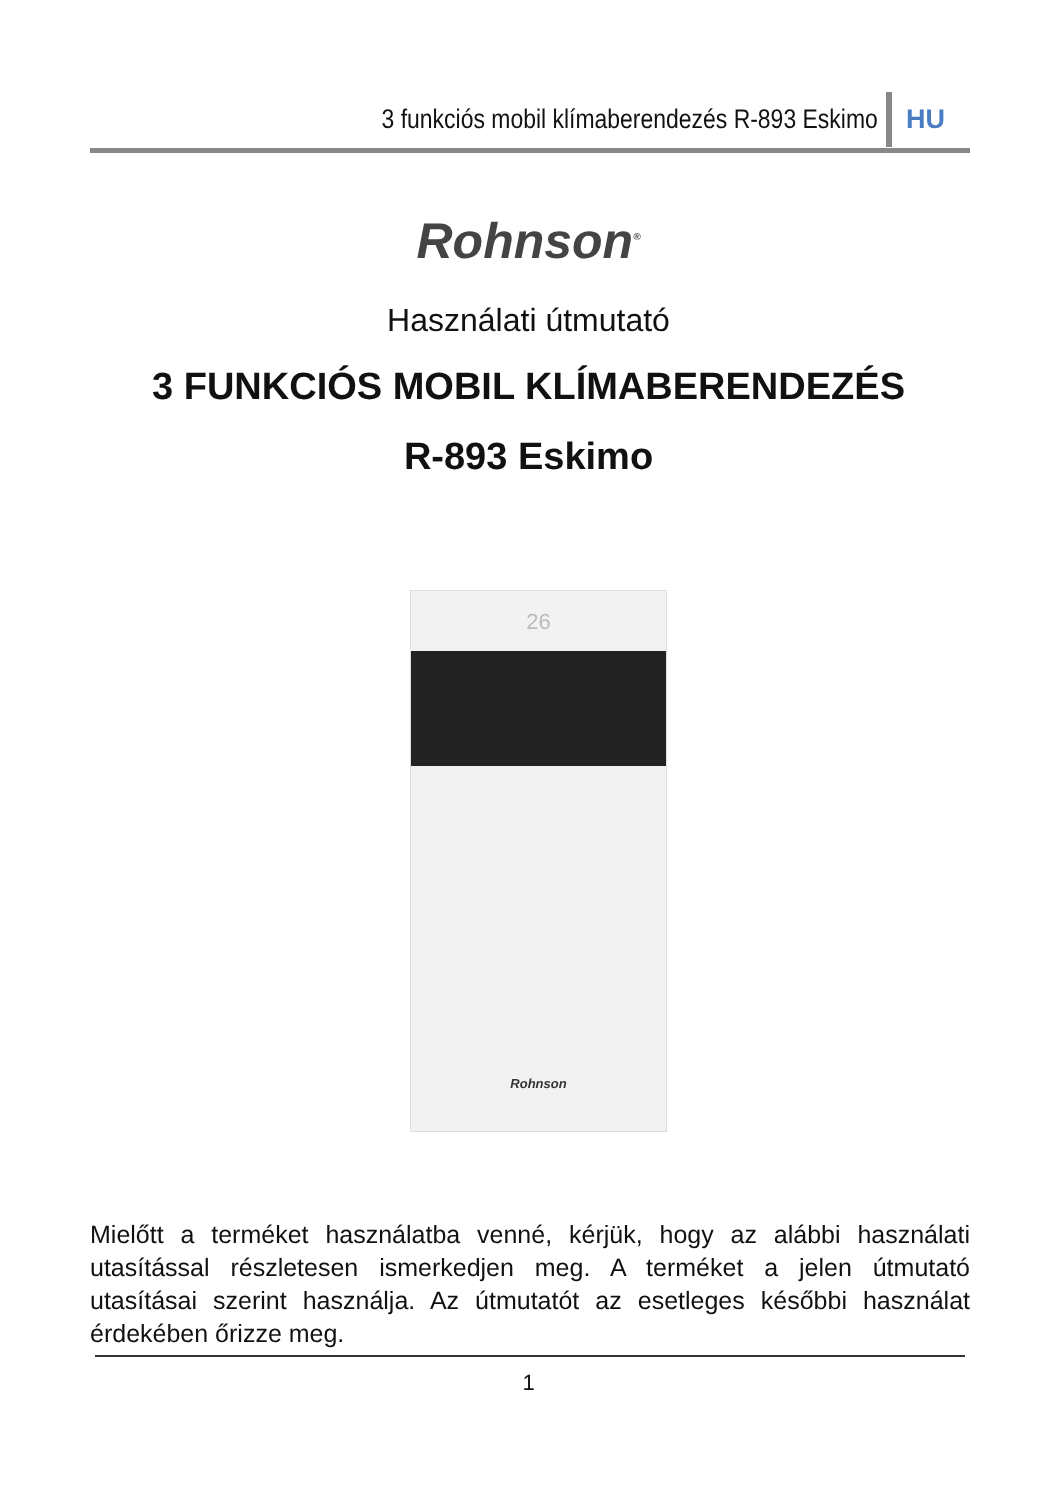3 funkciós mobil klímaberendezés R-893 Eskimo HU
Rohnson<sup>®</sup>
Használati útmutató
3 FUNKCIÓS MOBIL KLÍMABERENDEZÉS
R-893 Eskimo
26
Rohnson
Mielőtt a terméket használatba venné, kérjük, hogy az alábbi használati utasítással részletesen ismerkedjen meg. A terméket a jelen útmutató utasításai szerint használja. Az útmutatót az esetleges későbbi használat érdekében őrizze meg.
1